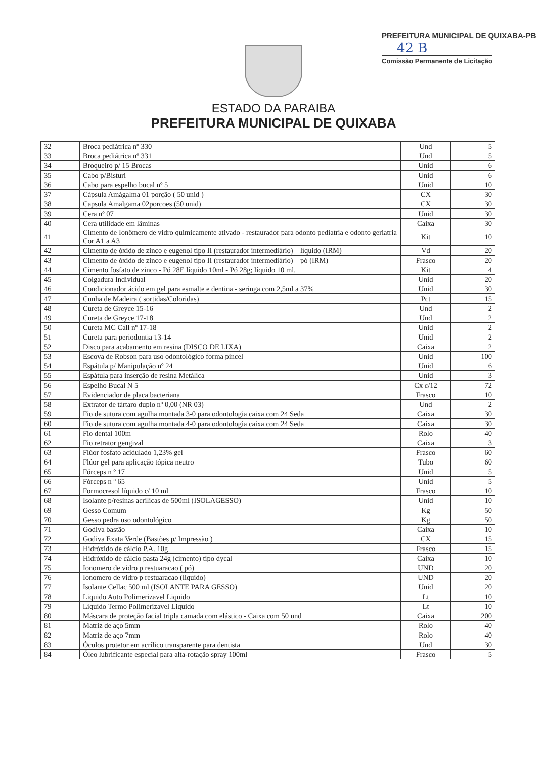PREFEITURA MUNICIPAL DE QUIXABA-PB
42 B
Comissão Permanente de Licitação
ESTADO DA PARAIBA
PREFEITURA MUNICIPAL DE QUIXABA
| 32 | Broca pediátrica nº 330 | Und | 5 |
| 33 | Broca pediátrica nº 331 | Und | 5 |
| 34 | Broqueiro p/ 15 Brocas | Unid | 6 |
| 35 | Cabo p/Bisturi | Unid | 6 |
| 36 | Cabo para espelho bucal nº 5 | Unid | 10 |
| 37 | Cápsula Amágalma 01 porção ( 50 unid ) | CX | 30 |
| 38 | Capsula Amalgama 02porcoes (50 unid) | CX | 30 |
| 39 | Cera nº 07 | Unid | 30 |
| 40 | Cera utilidade em lâminas | Caixa | 30 |
| 41 | Cimento de Ionômero de vidro quimicamente ativado - restaurador para odonto pediatria e odonto geriatria Cor A1 a A3 | Kit | 10 |
| 42 | Cimento de óxido de zinco e eugenol tipo II (restaurador intermediário) – líquido (IRM) | Vd | 20 |
| 43 | Cimento de óxido de zinco e eugenol tipo II (restaurador intermediário) – pó (IRM) | Frasco | 20 |
| 44 | Cimento fosfato de zinco - Pó 28E líquido 10ml - Pó 28g; líquido 10 ml. | Kit | 4 |
| 45 | Colgadura Individual | Unid | 20 |
| 46 | Condicionador ácido em gel para esmalte e dentina - seringa com 2,5ml a 37% | Unid | 30 |
| 47 | Cunha de Madeira ( sortidas/Coloridas) | Pct | 15 |
| 48 | Cureta de Greyce 15-16 | Und | 2 |
| 49 | Cureta de Greyce 17-18 | Und | 2 |
| 50 | Cureta MC Call nº 17-18 | Unid | 2 |
| 51 | Cureta para periodontia 13-14 | Unid | 2 |
| 52 | Disco para acabamento em resina (DISCO DE LIXA) | Caixa | 2 |
| 53 | Escova de Robson para uso odontológico forma pincel | Unid | 100 |
| 54 | Espátula p/ Manipulação nº 24 | Unid | 6 |
| 55 | Espátula para inserção de resina Metálica | Unid | 3 |
| 56 | Espelho Bucal N 5 | Cx c/12 | 72 |
| 57 | Evidenciador de placa bacteriana | Frasco | 10 |
| 58 | Extrator de tártaro duplo nº 0,00 (NR 03) | Und | 2 |
| 59 | Fio de sutura com agulha montada 3-0 para odontologia caixa com 24 Seda | Caixa | 30 |
| 60 | Fio de sutura com agulha montada 4-0 para odontologia caixa com 24 Seda | Caixa | 30 |
| 61 | Fio dental 100m | Rolo | 40 |
| 62 | Fio retrator gengival | Caixa | 3 |
| 63 | Flúor fosfato acidulado 1,23% gel | Frasco | 60 |
| 64 | Flúor gel para aplicação tópica neutro | Tubo | 60 |
| 65 | Fórceps n º 17 | Unid | 5 |
| 66 | Fórceps n º 65 | Unid | 5 |
| 67 | Formocresol líquido c/ 10 ml | Frasco | 10 |
| 68 | Isolante p/resinas acrilicas de 500ml (ISOLAGESSO) | Unid | 10 |
| 69 | Gesso Comum | Kg | 50 |
| 70 | Gesso pedra uso odontológico | Kg | 50 |
| 71 | Godiva bastão | Caixa | 10 |
| 72 | Godiva Exata Verde (Bastões p/ Impressão ) | CX | 15 |
| 73 | Hidróxido de cálcio P.A. 10g | Frasco | 15 |
| 74 | Hidróxido de cálcio pasta 24g (cimento) tipo dycal | Caixa | 10 |
| 75 | Ionomero de vidro p restuaracao ( pó) | UND | 20 |
| 76 | Ionomero de vidro p restuaracao (líquido) | UND | 20 |
| 77 | Isolante Cellac 500 ml (ISOLANTE PARA GESSO) | Unid | 20 |
| 78 | Liquido Auto Polimerizavel Liquido | Lt | 10 |
| 79 | Liquido Termo Polimerizavel Liquido | Lt | 10 |
| 80 | Máscara de proteção facial tripla camada com elástico - Caixa com 50 und | Caixa | 200 |
| 81 | Matriz de aço 5mm | Rolo | 40 |
| 82 | Matriz de aço 7mm | Rolo | 40 |
| 83 | Óculos protetor em acrílico transparente para dentista | Und | 30 |
| 84 | Óleo lubrificante especial para alta-rotação spray 100ml | Frasco | 5 |